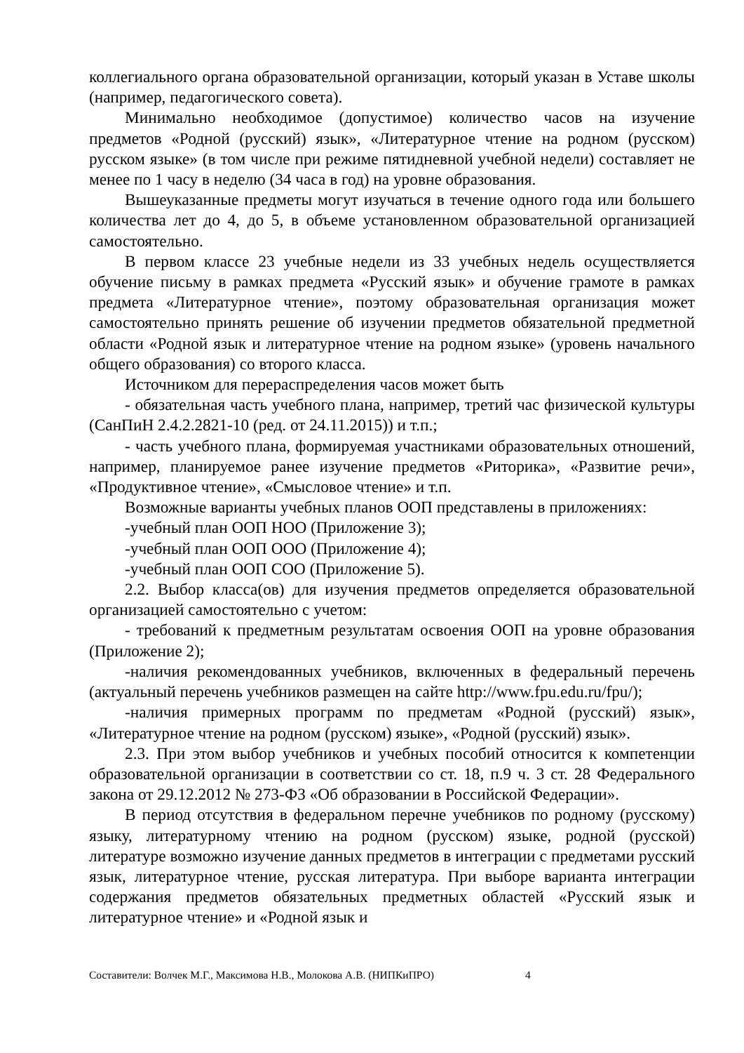коллегиального органа образовательной организации, который указан в Уставе школы (например, педагогического совета).
Минимально необходимое (допустимое) количество часов на изучение предметов «Родной (русский) язык», «Литературное чтение на родном (русском) русском языке» (в том числе при режиме пятидневной учебной недели) составляет не менее по 1 часу в неделю (34 часа в год) на уровне образования.
Вышеуказанные предметы могут изучаться в течение одного года или большего количества лет до 4, до 5, в объеме установленном образовательной организацией самостоятельно.
В первом классе 23 учебные недели из 33 учебных недель осуществляется обучение письму в рамках предмета «Русский язык» и обучение грамоте в рамках предмета «Литературное чтение», поэтому образовательная организация может самостоятельно принять решение об изучении предметов обязательной предметной области «Родной язык и литературное чтение на родном языке» (уровень начального общего образования) со второго класса.
Источником для перераспределения часов может быть
- обязательная часть учебного плана, например, третий час физической культуры (СанПиН 2.4.2.2821-10 (ред. от 24.11.2015)) и т.п.;
- часть учебного плана, формируемая участниками образовательных отношений, например, планируемое ранее изучение предметов «Риторика», «Развитие речи», «Продуктивное чтение», «Смысловое чтение» и т.п.
Возможные варианты учебных планов ООП представлены в приложениях:
-учебный план ООП НОО (Приложение 3);
-учебный план ООП ООО (Приложение 4);
-учебный план ООП СОО (Приложение 5).
2.2. Выбор класса(ов) для изучения предметов определяется образовательной организацией самостоятельно с учетом:
- требований к предметным результатам освоения ООП на уровне образования (Приложение 2);
-наличия рекомендованных учебников, включенных в федеральный перечень (актуальный перечень учебников размещен на сайте http://www.fpu.edu.ru/fpu/);
-наличия примерных программ по предметам «Родной (русский) язык», «Литературное чтение на родном (русском) языке», «Родной (русский) язык».
2.3. При этом выбор учебников и учебных пособий относится к компетенции образовательной организации в соответствии со ст. 18, п.9 ч. 3 ст. 28 Федерального закона от 29.12.2012 № 273-ФЗ «Об образовании в Российской Федерации».
В период отсутствия в федеральном перечне учебников по родному (русскому) языку, литературному чтению на родном (русском) языке, родной (русской) литературе возможно изучение данных предметов в интеграции с предметами русский язык, литературное чтение, русская литература. При выборе варианта интеграции содержания предметов обязательных предметных областей «Русский язык и литературное чтение» и «Родной язык и
Составители: Волчек М.Г., Максимова Н.В., Молокова А.В. (НИПКиПРО) 4